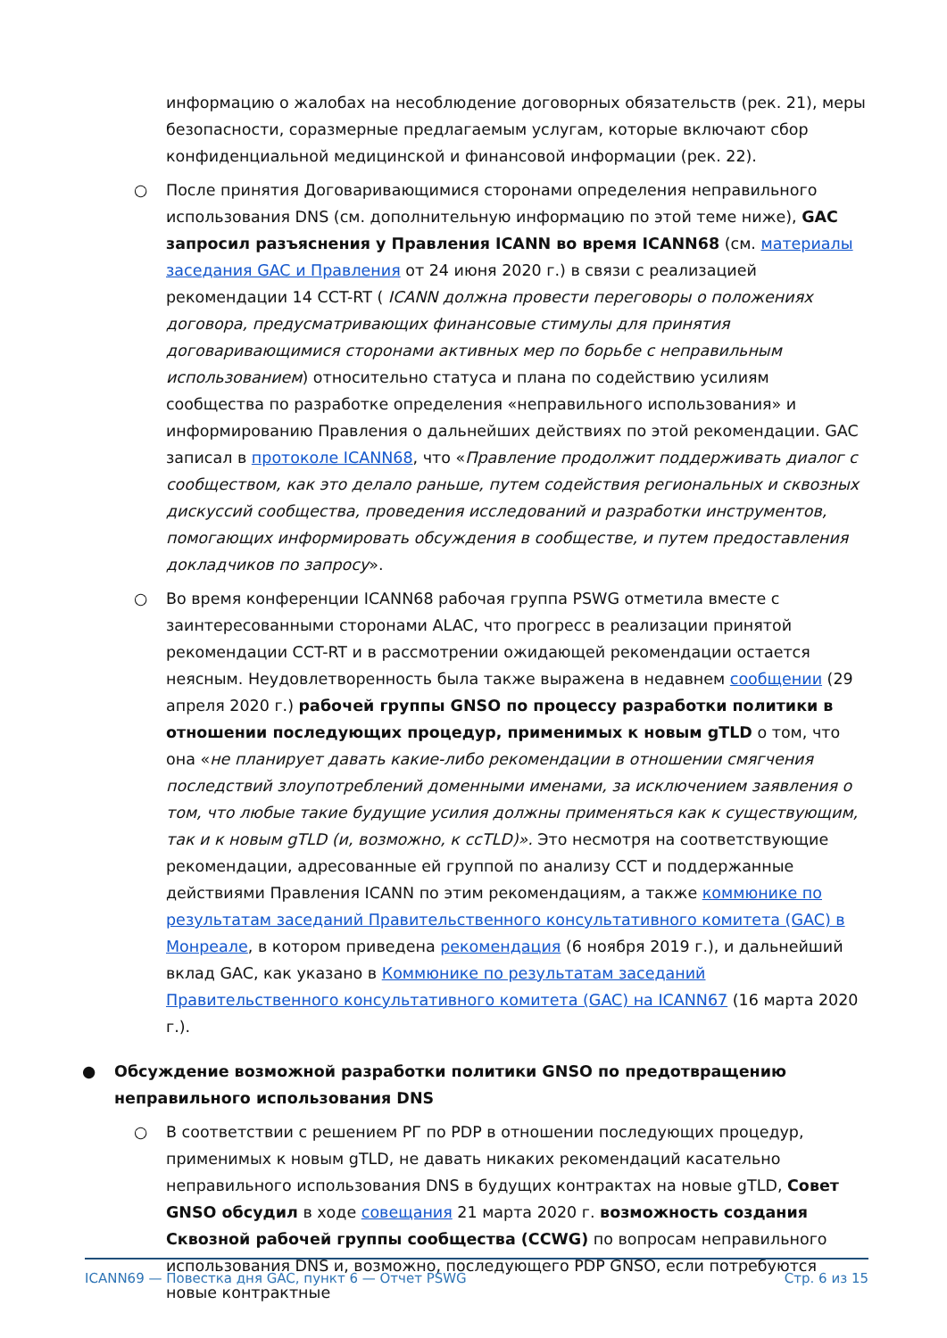информацию о жалобах на несоблюдение договорных обязательств (рек. 21), меры безопасности, соразмерные предлагаемым услугам, которые включают сбор конфиденциальной медицинской и финансовой информации (рек. 22).
○ После принятия Договаривающимися сторонами определения неправильного использования DNS (см. дополнительную информацию по этой теме ниже), GAC запросил разъяснения у Правления ICANN во время ICANN68 (см. материалы заседания GAC и Правления от 24 июня 2020 г.) в связи с реализацией рекомендации 14 CCT-RT ( ICANN должна провести переговоры о положениях договора, предусматривающих финансовые стимулы для принятия договаривающимися сторонами активных мер по борьбе с неправильным использованием) относительно статуса и плана по содействию усилиям сообщества по разработке определения «неправильного использования» и информированию Правления о дальнейших действиях по этой рекомендации. GAC записал в протоколе ICANN68, что «Правление продолжит поддерживать диалог с сообществом, как это делало раньше, путем содействия региональных и сквозных дискуссий сообщества, проведения исследований и разработки инструментов, помогающих информировать обсуждения в сообществе, и путем предоставления докладчиков по запросу».
○ Во время конференции ICANN68 рабочая группа PSWG отметила вместе с заинтересованными сторонами ALAC, что прогресс в реализации принятой рекомендации CCT-RT и в рассмотрении ожидающей рекомендации остается неясным. Неудовлетворенность была также выражена в недавнем сообщении (29 апреля 2020 г.) рабочей группы GNSO по процессу разработки политики в отношении последующих процедур, применимых к новым gTLD о том, что она «не планирует давать какие-либо рекомендации в отношении смягчения последствий злоупотреблений доменными именами, за исключением заявления о том, что любые такие будущие усилия должны применяться как к существующим, так и к новым gTLD (и, возможно, к ccTLD)». Это несмотря на соответствующие рекомендации, адресованные ей группой по анализу CCT и поддержанные действиями Правления ICANN по этим рекомендациям, а также коммюнике по результатам заседаний Правительственного консультативного комитета (GAC) в Монреале, в котором приведена рекомендация (6 ноября 2019 г.), и дальнейший вклад GAC, как указано в Коммюнике по результатам заседаний Правительственного консультативного комитета (GAC) на ICANN67 (16 марта 2020 г.).
● Обсуждение возможной разработки политики GNSO по предотвращению неправильного использования DNS
○ В соответствии с решением РГ по PDP в отношении последующих процедур, применимых к новым gTLD, не давать никаких рекомендаций касательно неправильного использования DNS в будущих контрактах на новые gTLD, Совет GNSO обсудил в ходе совещания 21 марта 2020 г. возможность создания Сквозной рабочей группы сообщества (CCWG) по вопросам неправильного использования DNS и, возможно, последующего PDP GNSO, если потребуются новые контрактные
ICANN69 — Повестка дня GAC, пункт 6 — Отчет PSWG Стр. 6 из 15